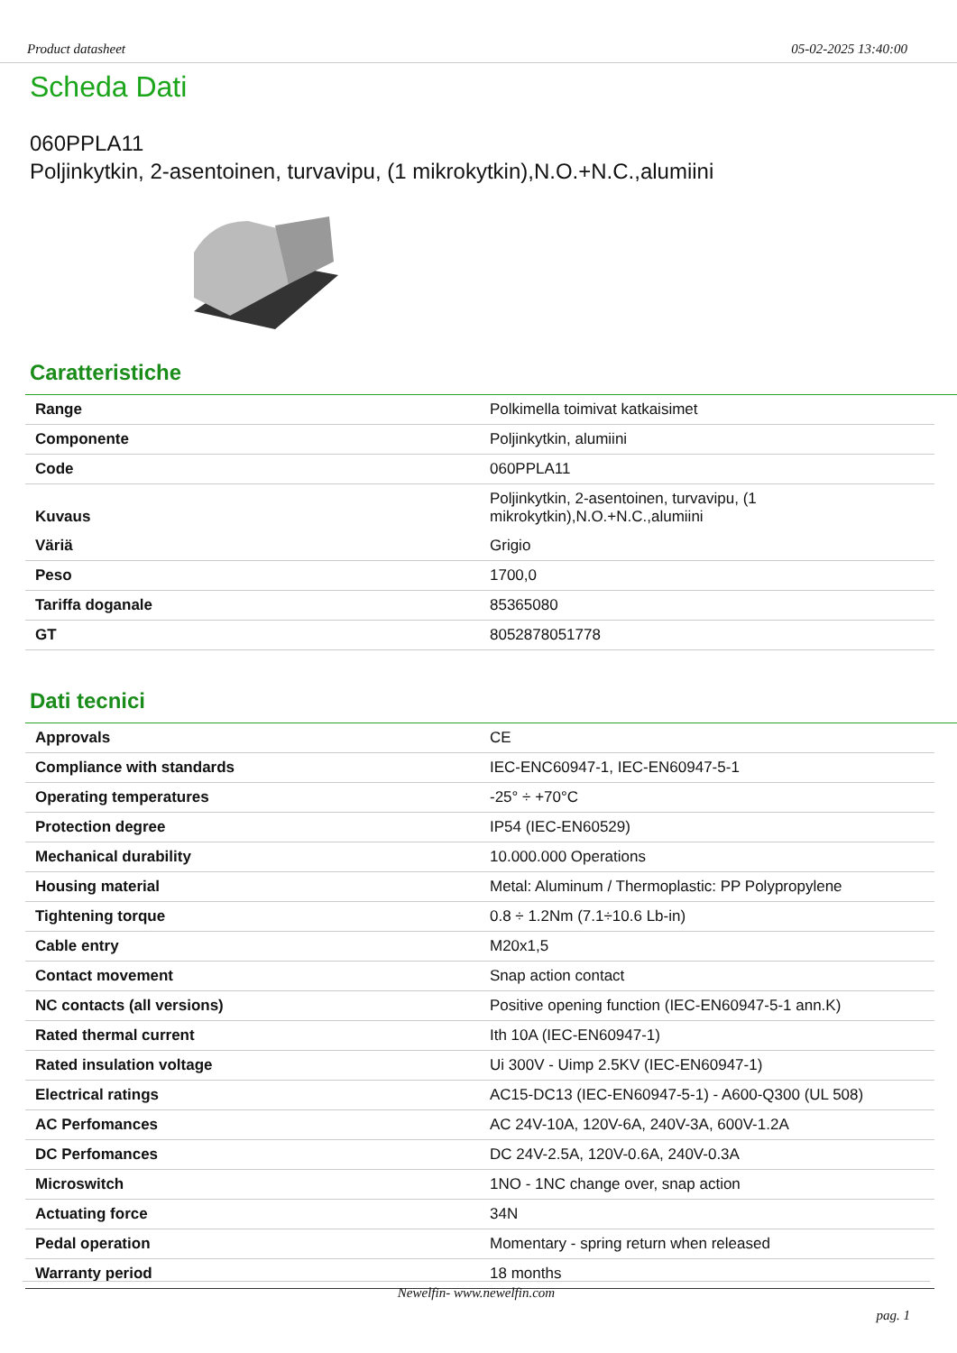Product datasheet 05-02-2025 13:40:00
Scheda Dati
060PPLA11
Poljinkytkin, 2-asentoinen, turvavipu, (1 mikrokytkin),N.O.+N.C.,alumiini
Caratteristiche
| Range | Polkimella toimivat katkaisimet |
| Componente | Poljinkytkin, alumiini |
| Code | 060PPLA11 |
| Kuvaus | Poljinkytkin, 2-asentoinen, turvavipu, (1 mikrokytkin),N.O.+N.C.,alumiini |
| Väriä | Grigio |
| Peso | 1700,0 |
| Tariffa doganale | 85365080 |
| GT | 8052878051778 |
Dati tecnici
| Approvals | CE |
| Compliance with standards | IEC-ENC60947-1, IEC-EN60947-5-1 |
| Operating temperatures | -25° ÷ +70°C |
| Protection degree | IP54 (IEC-EN60529) |
| Mechanical durability | 10.000.000 Operations |
| Housing material | Metal: Aluminum / Thermoplastic: PP Polypropylene |
| Tightening torque | 0.8 ÷ 1.2Nm (7.1÷10.6 Lb-in) |
| Cable entry | M20x1,5 |
| Contact movement | Snap action contact |
| NC contacts (all versions) | Positive opening function (IEC-EN60947-5-1 ann.K) |
| Rated thermal current | Ith 10A (IEC-EN60947-1) |
| Rated insulation voltage | Ui 300V - Uimp 2.5KV (IEC-EN60947-1) |
| Electrical ratings | AC15-DC13 (IEC-EN60947-5-1) - A600-Q300 (UL 508) |
| AC Perfomances | AC 24V-10A, 120V-6A, 240V-3A, 600V-1.2A |
| DC Perfomances | DC 24V-2.5A, 120V-0.6A, 240V-0.3A |
| Microswitch | 1NO - 1NC change over, snap action |
| Actuating force | 34N |
| Pedal operation | Momentary - spring return when released |
| Warranty period | 18 months |
Newelfin- www.newelfin.com
pag. 1